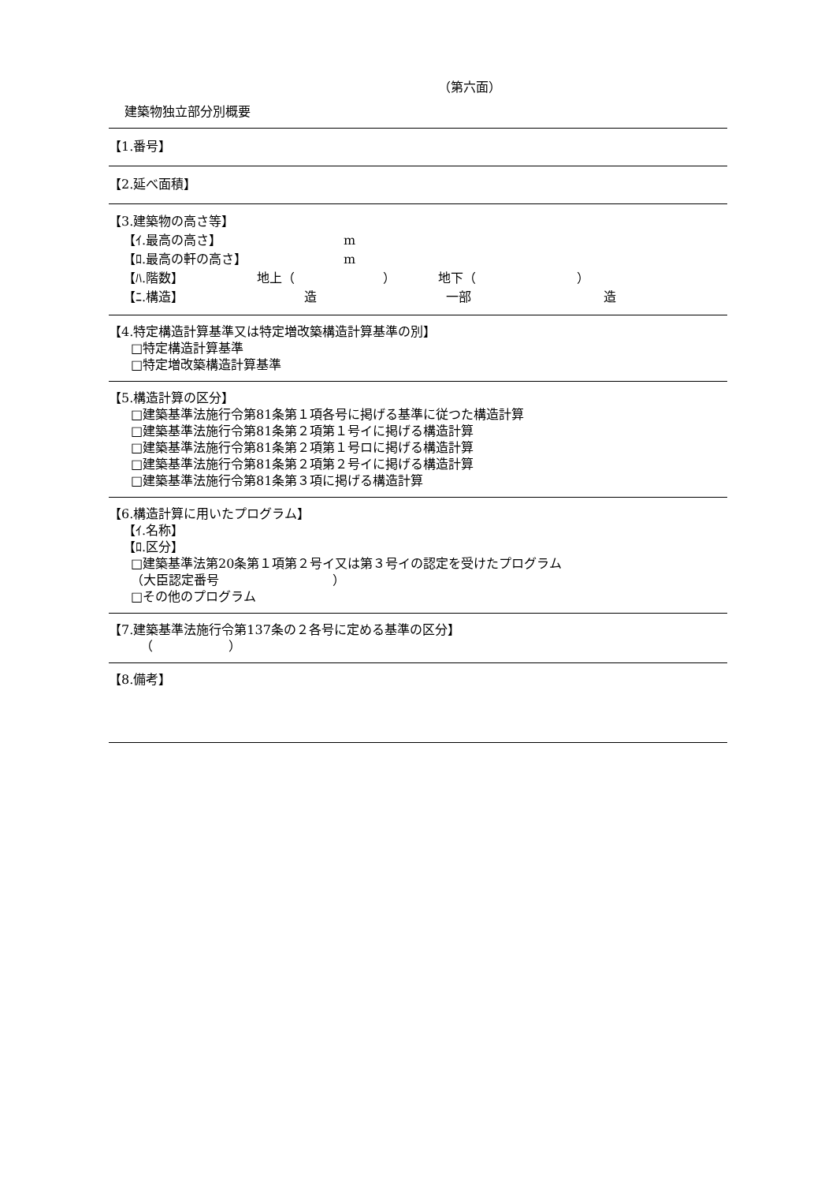（第六面）
建築物独立部分別概要
【1.番号】
【2.延べ面積】
【3.建築物の高さ等】
【ｲ.最高の高さ】 m
【ﾛ.最高の軒の高さ】 m
【ﾊ.階数】 地上（　　　　　　　） 地下（　　　　　　　　）
【ﾆ.構造】 造 一部 造
【4.特定構造計算基準又は特定増改築構造計算基準の別】
□特定構造計算基準
□特定増改築構造計算基準
【5.構造計算の区分】
□建築基準法施行令第81条第１項各号に掲げる基準に従つた構造計算
□建築基準法施行令第81条第２項第１号イに掲げる構造計算
□建築基準法施行令第81条第２項第１号ロに掲げる構造計算
□建築基準法施行令第81条第２項第２号イに掲げる構造計算
□建築基準法施行令第81条第３項に掲げる構造計算
【6.構造計算に用いたプログラム】
【ｲ.名称】
【ﾛ.区分】
□建築基準法第20条第１項第２号イ又は第３号イの認定を受けたプログラム
（大臣認定番号　　　　　　　　　）
□その他のプログラム
【7.建築基準法施行令第137条の２各号に定める基準の区分】
（　　　　　　）
【8.備考】